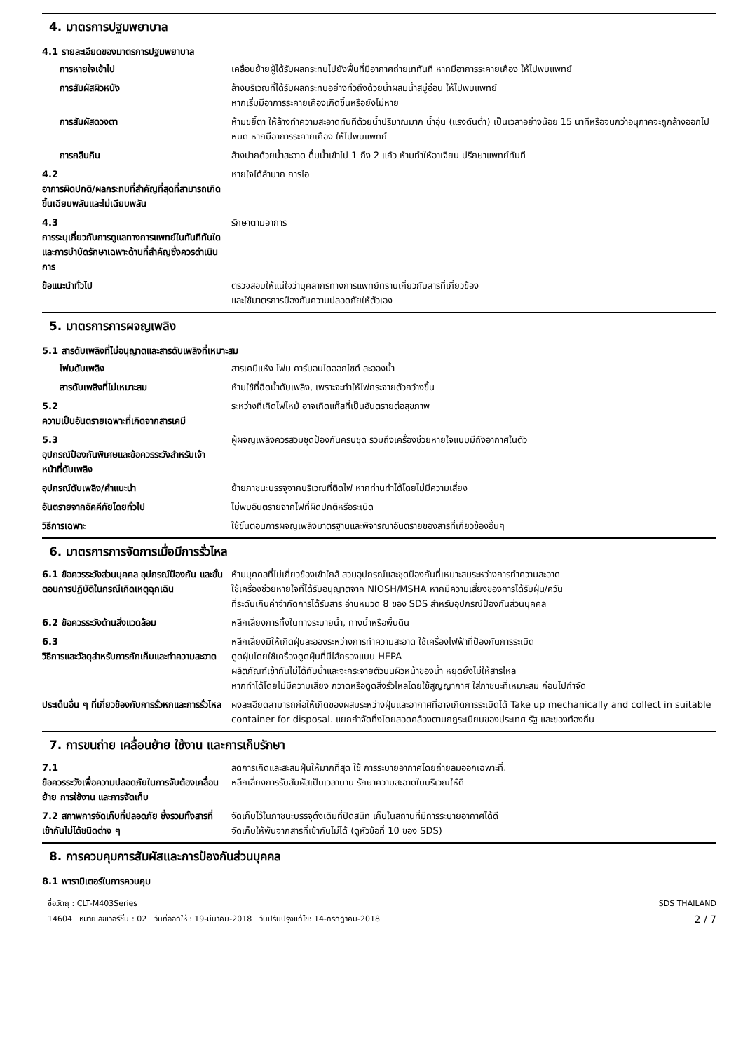4. มาตรการปฐมพยาบาล
4.1 รายละเอียดของมาตรการปฐมพยาบาล
การหายใจเข้าไป เคลื่อนย้ายผู้ได้รับผลกระทบไปยังพื้นที่มีอากาศถ่ายเททันที หากมีอาการระคายเคือง ให้ไปพบแพทย์
การสัมผัสผิวหนัง ล้างบริเวณที่ได้รับผลกระทบอย่างทั่วถึงด้วยน้ำผสมน้ำสบู่อ่อน ให้ไปพบแพทย์
หากเริ่มมีอาการระคายเคืองเกิดขึ้นหรือยังไม่หาย
การสัมผัสดวงตา ห้ามขยี้ตา ให้ล้างทำความสะอาดทันทีด้วยน้ำปริมาณมาก น้ำอุ่น (แรงดันต่ำ) เป็นเวลาอย่างน้อย 15 นาทีหรือจนกว่าอนุภาคจะถูกล้างออกไปหมด หากมีอาการระคายเคือง ให้ไปพบแพทย์
การกลืนกิน ล้างปากด้วยน้ำสะอาด ดื่มน้ำเข้าไป 1 ถึง 2 แก้ว ห้ามทำให้อาเจียน ปรึกษาแพทย์ทันที
4.2
อาการผิดปกติ/ผลกระทบที่สำคัญที่สุดที่สามารถเกิดขึ้นเฉียบพลันและไม่เฉียบพลัน
หายใจได้ลำบาก การไอ
4.3
การระบุเกี่ยวกับการดูแลทางการแพทย์ในทันทีทันใดและการบำบัดรักษาเฉพาะด้านที่สำคัญซึ่งควรดำเนินการ
รักษาตามอาการ
ข้อแนะนำทั่วไป ตรวจสอบให้แน่ใจว่าบุคลากรทางการแพทย์ทราบเกี่ยวกับสารที่เกี่ยวข้อง
และใช้มาตรการป้องกันความปลอดภัยให้ตัวเอง
5. มาตรการการผจญเพลิง
5.1 สารดับเพลิงที่ไม่อนุญาตและสารดับเพลิงที่เหมาะสม
โฟมดับเพลิง สารเคมีแห้ง โฟม คาร์บอนไดออกไซด์ ละอองน้ำ
สารดับเพลิงที่ไม่เหมาะสม ห้ามใช้ที่ฉีดน้ำดับเพลิง, เพราะจะทำให้ไฟกระจายตัวกว้างขึ้น
5.2
ความเป็นอันตรายเฉพาะที่เกิดจากสารเคมี
ระหว่างที่เกิดไฟไหม้ อาจเกิดแก๊สที่เป็นอันตรายต่อสุขภาพ
5.3
อุปกรณ์ป้องกันพิเศษและข้อควรระวังสำหรับเจ้าหน้าที่ดับเพลิง
ผู้ผจญเพลิงควรสวมชุดป้องกันครบชุด รวมถึงเครื่องช่วยหายใจแบบมีถังอากาศในตัว
อุปกรณ์ดับเพลิง/คำแนะนำ ย้ายภาชนะบรรจุจากบริเวณที่ติดไฟ หากท่านทำได้โดยไม่มีความเสี่ยง
อันตรายจากอัคคีภัยโดยทั่วไป ไม่พบอันตรายจากไฟที่ผิดปกติหรือระเบิด
วิธีการเฉพาะ ใช้ขั้นตอนการผจญเพลิงมาตรฐานและพิจารณาอันตรายของสารที่เกี่ยวข้องอื่นๆ
6. มาตรการการจัดการเมื่อมีการรั่วไหล
6.1 ข้อควรระวังส่วนบุคคล อุปกรณ์ป้องกัน และขั้นตอนการปฏิบัติในกรณีเกิดเหตุฉุกเฉิน
ห้ามบุคคลที่ไม่เกี่ยวข้องเข้าใกล้ สวมอุปกรณ์และชุดป้องกันที่เหมาะสมระหว่างการทำความสะอาด
ใช้เครื่องช่วยหายใจที่ได้รับอนุญาตจาก NIOSH/MSHA หากมีความเสี่ยงของการได้รับฝุ่น/ควัน
ที่ระดับเกินค่าจำกัดการได้รับสาร อ่านหมวด 8 ของ SDS สำหรับอุปกรณ์ป้องกันส่วนบุคคล
6.2 ข้อควรระวังด้านสิ่งแวดล้อม หลีกเลี่ยงการทิ้งในทางระบายน้ำ, ทางน้ำหรือพื้นดิน
6.3
วิธีการและวัสดุสำหรับการกักเก็บและทำความสะอาด
หลีกเลี่ยงมิให้เกิดฝุ่นละอองระหว่างการทำความสะอาด ใช้เครื่องไฟฟ้าที่ป้องกันการระเบิด
ดูดฝุ่นโดยใช้เครื่องดูดฝุ่นที่มีไส้กรองแบบ HEPA
ผลิตภัณฑ์เข้ากันไม่ได้กับน้ำและจะกระจายตัวบนผิวหน้าของน้ำ หยุดยั้งไม่ให้สารไหล
หากทำได้โดยไม่มีความเสี่ยง กวาดหรือดูดสิ่งรั่วไหลโดยใช้สูญญากาศ ใส่ภาชนะที่เหมาะสม ก่อนไปกำจัด
ประเด็นอื่น ๆ ที่เกี่ยวข้องกับการรั่วหกและการรั่วไหล
ผงละเอียดสามารถก่อให้เกิดของผสมระหว่างฝุ่นและอากาศที่อาจเกิดการระเบิดได้ Take up mechanically and collect in suitable container for disposal. แยกกำจัดทิ้งโดยสอดคล้องตามกฎระเบียบของประเทศ รัฐ และของท้องถิ่น
7. การขนถ่าย เคลื่อนย้าย ใช้งาน และการเก็บรักษา
7.1
ข้อควรระวังเพื่อความปลอดภัยในการจับต้องเคลื่อนย้าย การใช้งาน และการจัดเก็บ
ลดการเกิดและสะสมฝุ่นให้มากที่สุด ใช้ การระบายอากาศโดยถ่ายลมออกเฉพาะที่.
หลีกเลี่ยงการรับสัมผัสเป็นเวลานาน รักษาความสะอาดในบริเวณให้ดี
7.2 สภาพการจัดเก็บที่ปลอดภัย ซึ่งรวมทั้งสารที่เข้ากันไม่ได้ชนิดต่าง ๆ
จัดเก็บไว้ในภาชนะบรรจุดั้งเดิมที่ปิดสนิท เก็บในสถานที่มีการระบายอากาศได้ดี
จัดเก็บให้พ้นจากสารที่เข้ากันไม่ได้ (ดูหัวข้อที่ 10 ของ SDS)
8. การควบคุมการสัมผัสและการป้องกันส่วนบุคคล
8.1 พารามิเตอร์ในการควบคุม
ชื่อวัตถุ : CLT-M403Series
14604 หมายเลขเวอร์ชั่น : 02 วันที่ออกให้ : 19-มีนาคม-2018 วันปรับปรุงแก้ไข: 14-กรกฎาคม-2018
SDS THAILAND
2 / 7